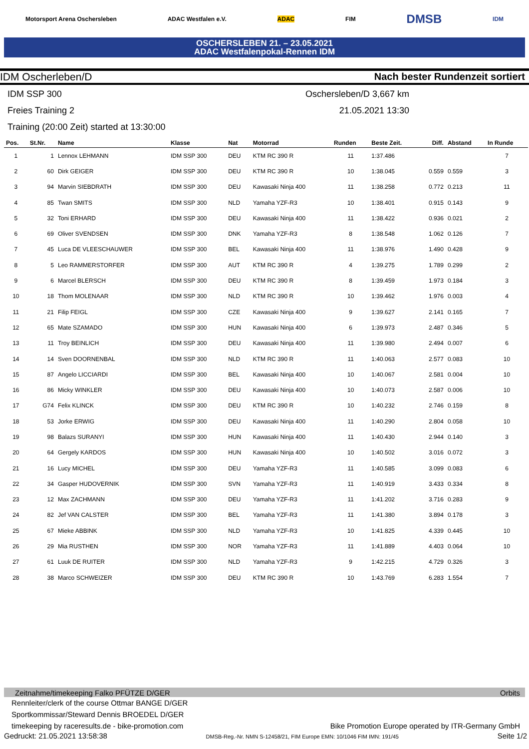Motorsport Arena Oschersleben ADAC Westfalen e.V. ADAC FIM DMSB IDM
OSCHERSLEBEN 21. – 23.05.2021
ADAC Westfalenpokal-Rennen IDM
IDM Oscherleben/D Nach bester Rundenzeit sortiert
IDM SSP 300 Oschersleben/D 3,667 km
Freies Training 2 21.05.2021 13:30
Training (20:00 Zeit) started at 13:30:00
| Pos. | St.Nr. | Name | Klasse | Nat | Motorrad | Runden | Beste Zeit. | Diff. | Abstand | In Runde |
| --- | --- | --- | --- | --- | --- | --- | --- | --- | --- | --- |
| 1 | 1 | Lennox LEHMANN | IDM SSP 300 | DEU | KTM RC 390 R | 11 | 1:37.486 | | | 7 |
| 2 | 60 | Dirk GEIGER | IDM SSP 300 | DEU | KTM RC 390 R | 10 | 1:38.045 | 0.559 | 0.559 | 3 |
| 3 | 94 | Marvin SIEBDRATH | IDM SSP 300 | DEU | Kawasaki Ninja 400 | 11 | 1:38.258 | 0.772 | 0.213 | 11 |
| 4 | 85 | Twan SMITS | IDM SSP 300 | NLD | Yamaha YZF-R3 | 10 | 1:38.401 | 0.915 | 0.143 | 9 |
| 5 | 32 | Toni ERHARD | IDM SSP 300 | DEU | Kawasaki Ninja 400 | 11 | 1:38.422 | 0.936 | 0.021 | 2 |
| 6 | 69 | Oliver SVENDSEN | IDM SSP 300 | DNK | Yamaha YZF-R3 | 8 | 1:38.548 | 1.062 | 0.126 | 7 |
| 7 | 45 | Luca DE VLEESCHAUWER | IDM SSP 300 | BEL | Kawasaki Ninja 400 | 11 | 1:38.976 | 1.490 | 0.428 | 9 |
| 8 | 5 | Leo RAMMERSTORFER | IDM SSP 300 | AUT | KTM RC 390 R | 4 | 1:39.275 | 1.789 | 0.299 | 2 |
| 9 | 6 | Marcel BLERSCH | IDM SSP 300 | DEU | KTM RC 390 R | 8 | 1:39.459 | 1.973 | 0.184 | 3 |
| 10 | 18 | Thom MOLENAAR | IDM SSP 300 | NLD | KTM RC 390 R | 10 | 1:39.462 | 1.976 | 0.003 | 4 |
| 11 | 21 | Filip FEIGL | IDM SSP 300 | CZE | Kawasaki Ninja 400 | 9 | 1:39.627 | 2.141 | 0.165 | 7 |
| 12 | 65 | Mate SZAMADO | IDM SSP 300 | HUN | Kawasaki Ninja 400 | 6 | 1:39.973 | 2.487 | 0.346 | 5 |
| 13 | 11 | Troy BEINLICH | IDM SSP 300 | DEU | Kawasaki Ninja 400 | 11 | 1:39.980 | 2.494 | 0.007 | 6 |
| 14 | 14 | Sven DOORNENBAL | IDM SSP 300 | NLD | KTM RC 390 R | 11 | 1:40.063 | 2.577 | 0.083 | 10 |
| 15 | 87 | Angelo LICCIARDI | IDM SSP 300 | BEL | Kawasaki Ninja 400 | 10 | 1:40.067 | 2.581 | 0.004 | 10 |
| 16 | 86 | Micky WINKLER | IDM SSP 300 | DEU | Kawasaki Ninja 400 | 10 | 1:40.073 | 2.587 | 0.006 | 10 |
| 17 | G74 | Felix KLINCK | IDM SSP 300 | DEU | KTM RC 390 R | 10 | 1:40.232 | 2.746 | 0.159 | 8 |
| 18 | 53 | Jorke ERWIG | IDM SSP 300 | DEU | Kawasaki Ninja 400 | 11 | 1:40.290 | 2.804 | 0.058 | 10 |
| 19 | 98 | Balazs SURANYI | IDM SSP 300 | HUN | Kawasaki Ninja 400 | 11 | 1:40.430 | 2.944 | 0.140 | 3 |
| 20 | 64 | Gergely KARDOS | IDM SSP 300 | HUN | Kawasaki Ninja 400 | 10 | 1:40.502 | 3.016 | 0.072 | 3 |
| 21 | 16 | Lucy MICHEL | IDM SSP 300 | DEU | Yamaha YZF-R3 | 11 | 1:40.585 | 3.099 | 0.083 | 6 |
| 22 | 34 | Gasper HUDOVERNIK | IDM SSP 300 | SVN | Yamaha YZF-R3 | 11 | 1:40.919 | 3.433 | 0.334 | 8 |
| 23 | 12 | Max ZACHMANN | IDM SSP 300 | DEU | Yamaha YZF-R3 | 11 | 1:41.202 | 3.716 | 0.283 | 9 |
| 24 | 82 | Jef VAN CALSTER | IDM SSP 300 | BEL | Yamaha YZF-R3 | 11 | 1:41.380 | 3.894 | 0.178 | 3 |
| 25 | 67 | Mieke ABBINK | IDM SSP 300 | NLD | Yamaha YZF-R3 | 10 | 1:41.825 | 4.339 | 0.445 | 10 |
| 26 | 29 | Mia RUSTHEN | IDM SSP 300 | NOR | Yamaha YZF-R3 | 11 | 1:41.889 | 4.403 | 0.064 | 10 |
| 27 | 61 | Luuk DE RUITER | IDM SSP 300 | NLD | Yamaha YZF-R3 | 9 | 1:42.215 | 4.729 | 0.326 | 3 |
| 28 | 38 | Marco SCHWEIZER | IDM SSP 300 | DEU | KTM RC 390 R | 10 | 1:43.769 | 6.283 | 1.554 | 7 |
Zeitnahme/timekeeping Falko PFÜTZE D/GER Orbits
Rennleiter/clerk of the course Ottmar BANGE D/GER
Sportkommissar/Steward Dennis BROEDEL D/GER
timekeeping by raceresults.de - bike-promotion.com Bike Promotion Europe operated by ITR-Germany GmbH
Gedruckt: 21.05.2021 13:58:38 DMSB-Reg.-Nr. NMN S-12458/21, FIM Europe EMN: 10/1046 FIM IMN: 191/45 Seite 1/2